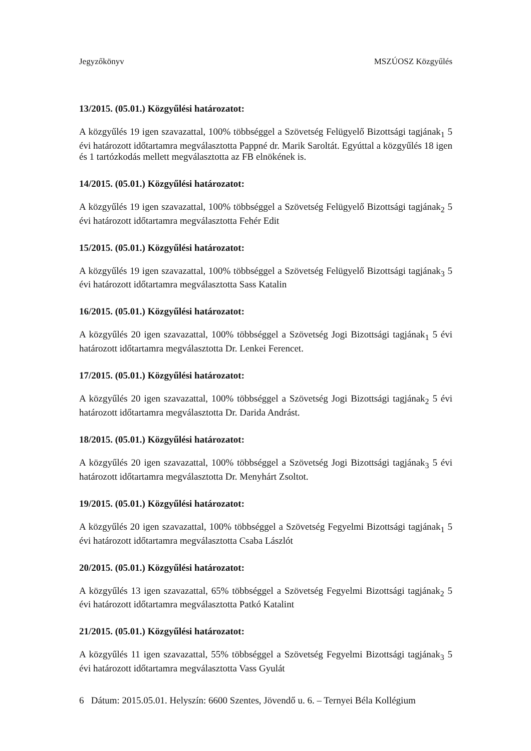Jegyzőkönyv MSZÚOSZ Közgyűlés
13/2015. (05.01.) Közgyűlési határozatot:
A közgyűlés 19 igen szavazattal, 100% többséggel a Szövetség Felügyelő Bizottsági tagjának<sub>1</sub> 5 évi határozott időtartamra megválasztotta Pappné dr. Marik Saroltát. Egyúttal a közgyűlés 18 igen és 1 tartózkodás mellett megválasztotta az FB elnökének is.
14/2015. (05.01.) Közgyűlési határozatot:
A közgyűlés 19 igen szavazattal, 100% többséggel a Szövetség Felügyelő Bizottsági tagjának<sub>2</sub> 5 évi határozott időtartamra megválasztotta Fehér Edit
15/2015. (05.01.) Közgyűlési határozatot:
A közgyűlés 19 igen szavazattal, 100% többséggel a Szövetség Felügyelő Bizottsági tagjának<sub>3</sub> 5 évi határozott időtartamra megválasztotta Sass Katalin
16/2015. (05.01.) Közgyűlési határozatot:
A közgyűlés 20 igen szavazattal, 100% többséggel a Szövetség Jogi Bizottsági tagjának<sub>1</sub> 5 évi határozott időtartamra megválasztotta Dr. Lenkei Ferencet.
17/2015. (05.01.) Közgyűlési határozatot:
A közgyűlés 20 igen szavazattal, 100% többséggel a Szövetség Jogi Bizottsági tagjának<sub>2</sub> 5 évi határozott időtartamra megválasztotta Dr. Darida Andrást.
18/2015. (05.01.) Közgyűlési határozatot:
A közgyűlés 20 igen szavazattal, 100% többséggel a Szövetség Jogi Bizottsági tagjának<sub>3</sub> 5 évi határozott időtartamra megválasztotta Dr. Menyhárt Zsoltot.
19/2015. (05.01.) Közgyűlési határozatot:
A közgyűlés 20 igen szavazattal, 100% többséggel a Szövetség Fegyelmi Bizottsági tagjának<sub>1</sub> 5 évi határozott időtartamra megválasztotta Csaba Lászlót
20/2015. (05.01.) Közgyűlési határozatot:
A közgyűlés 13 igen szavazattal, 65% többséggel a Szövetség Fegyelmi Bizottsági tagjának<sub>2</sub> 5 évi határozott időtartamra megválasztotta Patkó Katalint
21/2015. (05.01.) Közgyűlési határozatot:
A közgyűlés 11 igen szavazattal, 55% többséggel a Szövetség Fegyelmi Bizottsági tagjának<sub>3</sub> 5 évi határozott időtartamra megválasztotta Vass Gyulát
6 Dátum: 2015.05.01. Helyszín: 6600 Szentes, Jövendő u. 6. – Ternyei Béla Kollégium